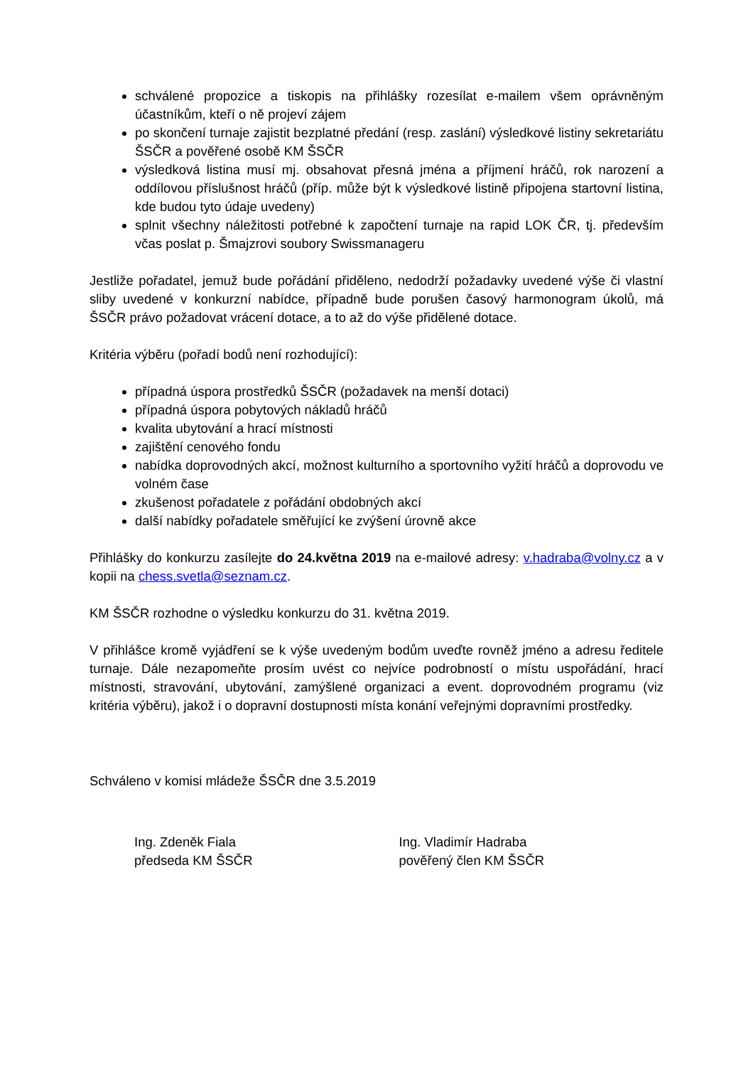schválené propozice a tiskopis na přihlášky rozesílat e-mailem všem oprávněným účastníkům, kteří o ně projeví zájem
po skončení turnaje zajistit bezplatné předání (resp. zaslání) výsledkové listiny sekretariátu ŠSČR a pověřené osobě KM ŠSČR
výsledková listina musí mj. obsahovat přesná jména a příjmení hráčů, rok narození a oddílovou příslušnost hráčů (příp. může být k výsledkové listině připojena startovní listina, kde budou tyto údaje uvedeny)
splnit všechny náležitosti potřebné k započtení turnaje na rapid LOK ČR, tj. především včas poslat p. Šmajzrovi soubory Swissmanageru
Jestliže pořadatel, jemuž bude pořádání přiděleno, nedodrží požadavky uvedené výše či vlastní sliby uvedené v konkurzní nabídce, případně bude porušen časový harmonogram úkolů, má ŠSČR právo požadovat vrácení dotace, a to až do výše přidělené dotace.
Kritéria výběru (pořadí bodů není rozhodující):
případná úspora prostředků ŠSČR (požadavek na menší dotaci)
případná úspora pobytových nákladů hráčů
kvalita ubytování a hrací místnosti
zajištění cenového fondu
nabídka doprovodných akcí, možnost kulturního a sportovního vyžití hráčů a doprovodu ve volném čase
zkušenost pořadatele z pořádání obdobných akcí
další nabídky pořadatele směřující ke zvýšení úrovně akce
Přihlášky do konkurzu zasílejte do 24.května 2019 na e-mailové adresy: v.hadraba@volny.cz a v kopii na chess.svetla@seznam.cz.
KM ŠSČR rozhodne o výsledku konkurzu do 31. května 2019.
V přihlášce kromě vyjádření se k výše uvedeným bodům uveďte rovněž jméno a adresu ředitele turnaje. Dále nezapomeňte prosím uvést co nejvíce podrobností o místu uspořádání, hrací místnosti, stravování, ubytování, zamýšlené organizaci a event. doprovodném programu (viz kritéria výběru), jakož i o dopravní dostupnosti místa konání veřejnými dopravními prostředky.
Schváleno v komisi mládeže ŠSČR dne 3.5.2019
Ing. Zdeněk Fiala
předseda KM ŠSČR
Ing. Vladimír Hadraba
pověřený člen KM ŠSČR